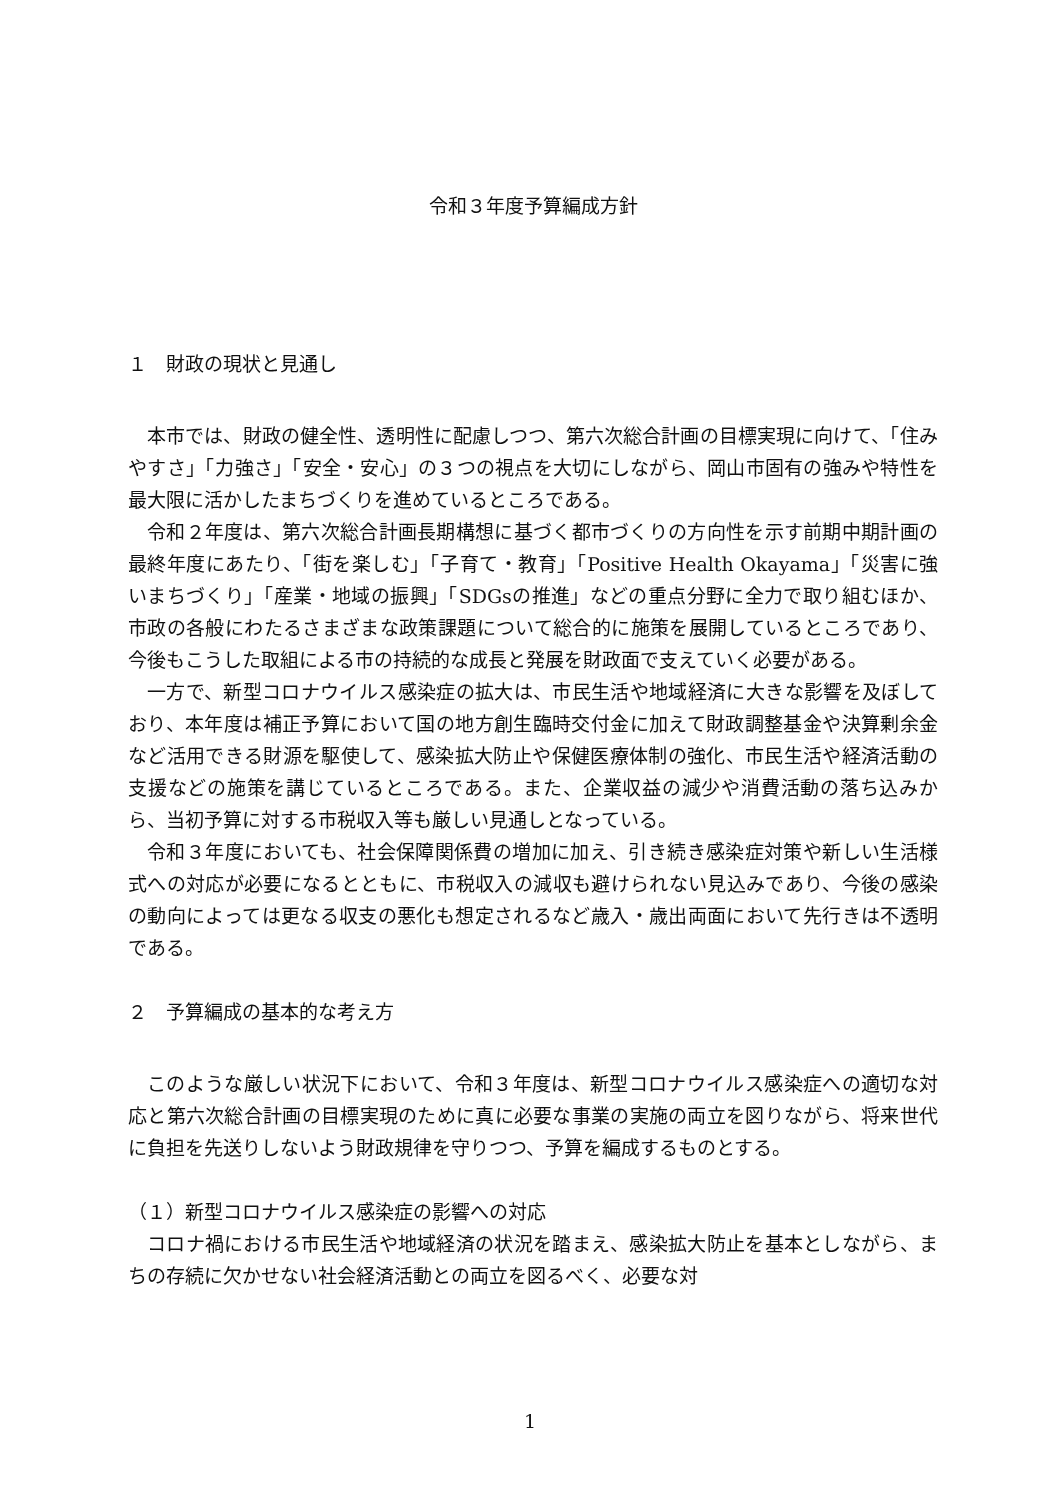令和３年度予算編成方針
１　財政の現状と見通し
本市では、財政の健全性、透明性に配慮しつつ、第六次総合計画の目標実現に向けて、「住みやすさ」「力強さ」「安全・安心」の３つの視点を大切にしながら、岡山市固有の強みや特性を最大限に活かしたまちづくりを進めているところである。
令和２年度は、第六次総合計画長期構想に基づく都市づくりの方向性を示す前期中期計画の最終年度にあたり、「街を楽しむ」「子育て・教育」「Positive Health Okayama」「災害に強いまちづくり」「産業・地域の振興」「SDGsの推進」などの重点分野に全力で取り組むほか、市政の各般にわたるさまざまな政策課題について総合的に施策を展開しているところであり、今後もこうした取組による市の持続的な成長と発展を財政面で支えていく必要がある。
一方で、新型コロナウイルス感染症の拡大は、市民生活や地域経済に大きな影響を及ぼしており、本年度は補正予算において国の地方創生臨時交付金に加えて財政調整基金や決算剰余金など活用できる財源を駆使して、感染拡大防止や保健医療体制の強化、市民生活や経済活動の支援などの施策を講じているところである。また、企業収益の減少や消費活動の落ち込みから、当初予算に対する市税収入等も厳しい見通しとなっている。
令和３年度においても、社会保障関係費の増加に加え、引き続き感染症対策や新しい生活様式への対応が必要になるとともに、市税収入の減収も避けられない見込みであり、今後の感染の動向によっては更なる収支の悪化も想定されるなど歳入・歳出両面において先行きは不透明である。
２　予算編成の基本的な考え方
このような厳しい状況下において、令和３年度は、新型コロナウイルス感染症への適切な対応と第六次総合計画の目標実現のために真に必要な事業の実施の両立を図りながら、将来世代に負担を先送りしないよう財政規律を守りつつ、予算を編成するものとする。
（１）新型コロナウイルス感染症の影響への対応
コロナ禍における市民生活や地域経済の状況を踏まえ、感染拡大防止を基本としながら、まちの存続に欠かせない社会経済活動との両立を図るべく、必要な対
1